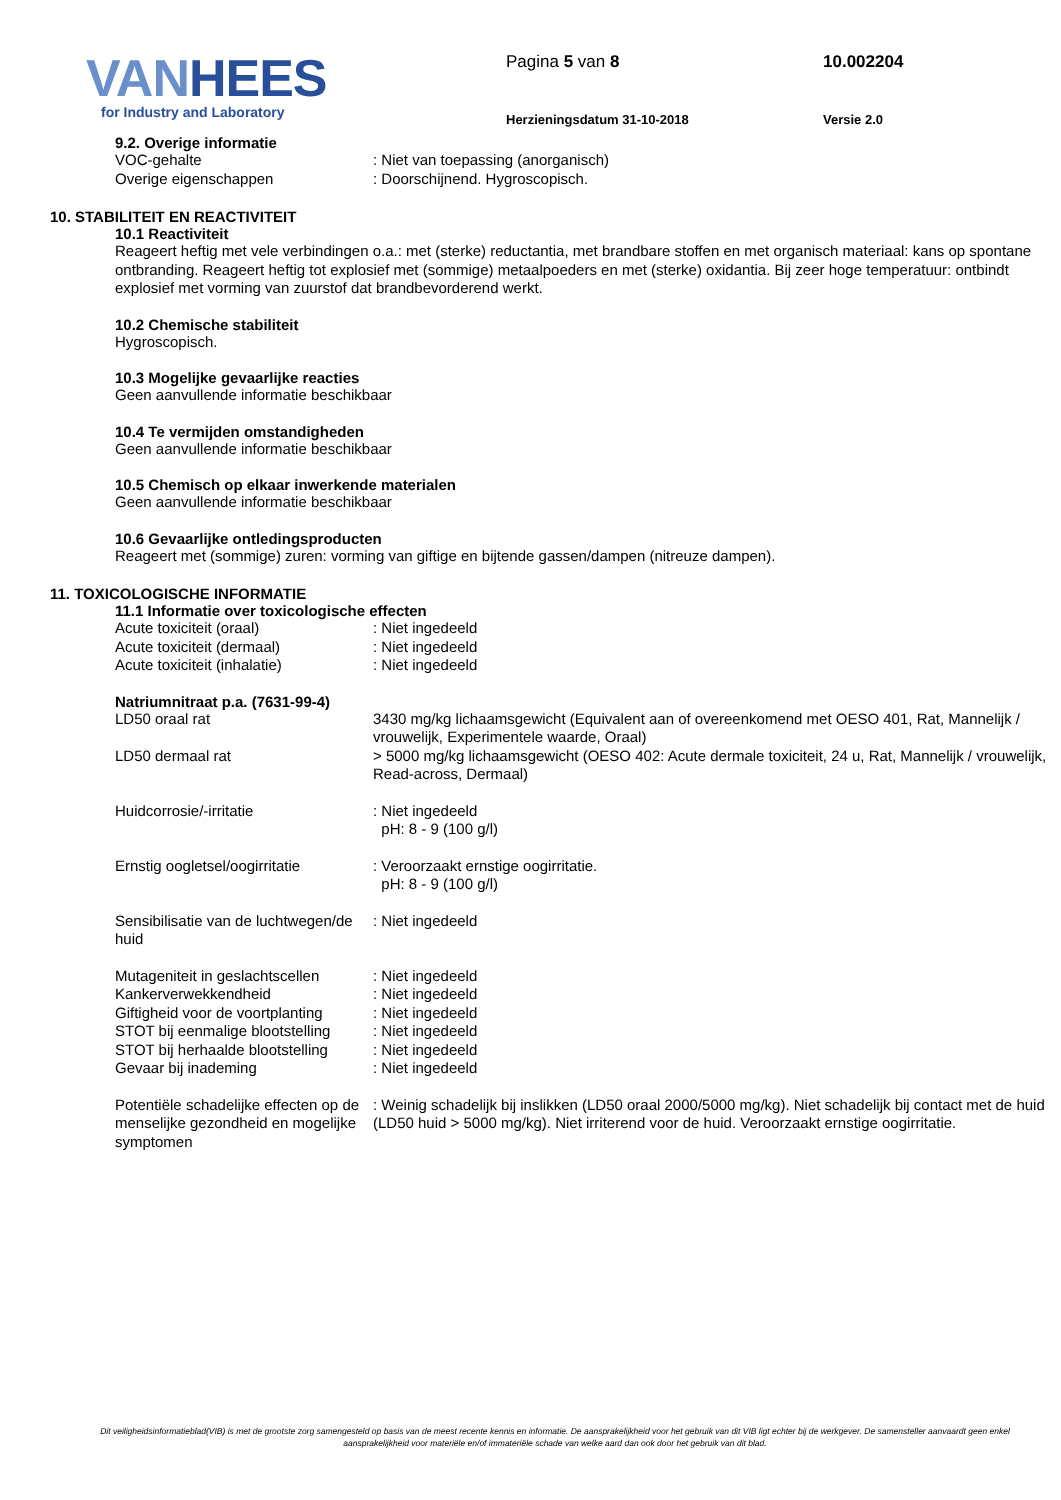VANHEES
for Industry and Laboratory
Pagina 5 van 8
Herzieningsdatum 31-10-2018
10.002204
Versie 2.0
9.2. Overige informatie
VOC-gehalte : Niet van toepassing (anorganisch)
Overige eigenschappen : Doorschijnend. Hygroscopisch.
10. STABILITEIT EN REACTIVITEIT
10.1 Reactiviteit
Reageert heftig met vele verbindingen o.a.: met (sterke) reductantia, met brandbare stoffen en met organisch materiaal: kans op spontane ontbranding. Reageert heftig tot explosief met (sommige) metaalpoeders en met (sterke) oxidantia. Bij zeer hoge temperatuur: ontbindt explosief met vorming van zuurstof dat brandbevorderend werkt.
10.2 Chemische stabiliteit
Hygroscopisch.
10.3 Mogelijke gevaarlijke reacties
Geen aanvullende informatie beschikbaar
10.4 Te vermijden omstandigheden
Geen aanvullende informatie beschikbaar
10.5 Chemisch op elkaar inwerkende materialen
Geen aanvullende informatie beschikbaar
10.6 Gevaarlijke ontledingsproducten
Reageert met (sommige) zuren: vorming van giftige en bijtende gassen/dampen (nitreuze dampen).
11. TOXICOLOGISCHE INFORMATIE
11.1 Informatie over toxicologische effecten
Acute toxiciteit (oraal) : Niet ingedeeld
Acute toxiciteit (dermaal) : Niet ingedeeld
Acute toxiciteit (inhalatie) : Niet ingedeeld
Natriumnitraat p.a. (7631-99-4)
LD50 oraal rat 3430 mg/kg lichaamsgewicht (Equivalent aan of overeenkomend met OESO 401, Rat, Mannelijk / vrouwelijk, Experimentele waarde, Oraal)
LD50 dermaal rat > 5000 mg/kg lichaamsgewicht (OESO 402: Acute dermale toxiciteit, 24 u, Rat, Mannelijk / vrouwelijk, Read-across, Dermaal)
Huidcorrosie/-irritatie : Niet ingedeeld
pH: 8 - 9 (100 g/l)
Ernstig oogletsel/oogirritatie
: Veroorzaakt ernstige oogirritatie.
pH: 8 - 9 (100 g/l)
Sensibilisatie van de luchtwegen/de huid
: Niet ingedeeld
Mutageniteit in geslachtscellen
: Niet ingedeeld
Kankerverwekkendheid : Niet ingedeeld
Giftigheid voor de voortplanting
: Niet ingedeeld
STOT bij eenmalige blootstelling
: Niet ingedeeld
STOT bij herhaalde blootstelling
: Niet ingedeeld
Gevaar bij inademing : Niet ingedeeld
Potentiële schadelijke effecten op de menselijke gezondheid en mogelijke symptomen
: Weinig schadelijk bij inslikken (LD50 oraal 2000/5000 mg/kg). Niet schadelijk bij contact met de huid (LD50 huid > 5000 mg/kg). Niet irriterend voor de huid. Veroorzaakt ernstige oogirritatie.
Dit veiligheidsinformatieblad(VIB) is met de grootste zorg samengesteld op basis van de meest recente kennis en informatie. De aansprakelijkheid voor het gebruik van dit VIB ligt echter bij de werkgever. De samensteller aanvaardt geen enkel aansprakelijkheid voor materiële en/of immateriële schade van welke aard dan ook door het gebruik van dit blad.